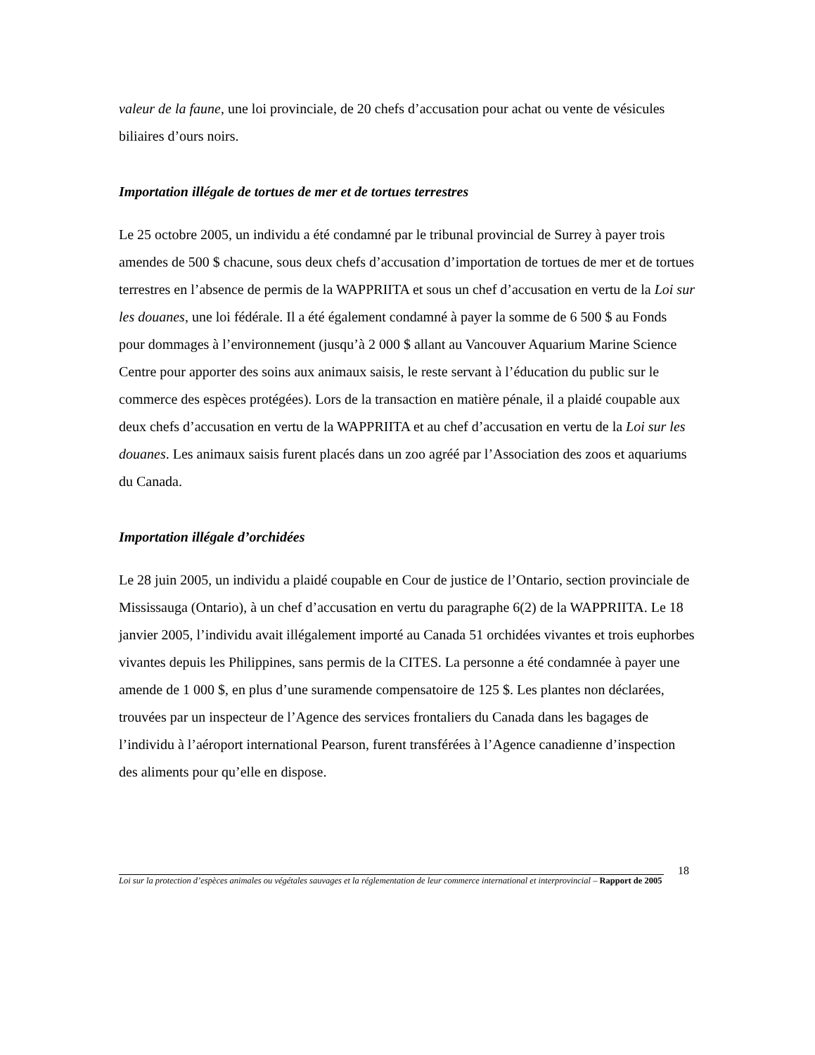valeur de la faune, une loi provinciale, de 20 chefs d’accusation pour achat ou vente de vésicules biliaires d’ours noirs.
Importation illégale de tortues de mer et de tortues terrestres
Le 25 octobre 2005, un individu a été condamné par le tribunal provincial de Surrey à payer trois amendes de 500 $ chacune, sous deux chefs d’accusation d’importation de tortues de mer et de tortues terrestres en l’absence de permis de la WAPPRIITA et sous un chef d’accusation en vertu de la Loi sur les douanes, une loi fédérale. Il a été également condamné à payer la somme de 6 500 $ au Fonds pour dommages à l’environnement (jusqu’à 2 000 $ allant au Vancouver Aquarium Marine Science Centre pour apporter des soins aux animaux saisis, le reste servant à l’éducation du public sur le commerce des espèces protégées). Lors de la transaction en matière pénale, il a plaidé coupable aux deux chefs d’accusation en vertu de la WAPPRIITA et au chef d’accusation en vertu de la Loi sur les douanes. Les animaux saisis furent placés dans un zoo agréé par l’Association des zoos et aquariums du Canada.
Importation illégale d’orchidées
Le 28 juin 2005, un individu a plaidé coupable en Cour de justice de l’Ontario, section provinciale de Mississauga (Ontario), à un chef d’accusation en vertu du paragraphe 6(2) de la WAPPRIITA. Le 18 janvier 2005, l’individu avait illégalement importé au Canada 51 orchidées vivantes et trois euphorbes vivantes depuis les Philippines, sans permis de la CITES. La personne a été condamnée à payer une amende de 1 000 $, en plus d’une suramende compensatoire de 125 $. Les plantes non déclarées, trouvées par un inspecteur de l’Agence des services frontaliers du Canada dans les bagages de l’individu à l’aéroport international Pearson, furent transférées à l’Agence canadienne d’inspection des aliments pour qu’elle en dispose.
18
Loi sur la protection d’espèces animales ou végétales sauvages et la réglementation de leur commerce international et interprovincial – Rapport de 2005